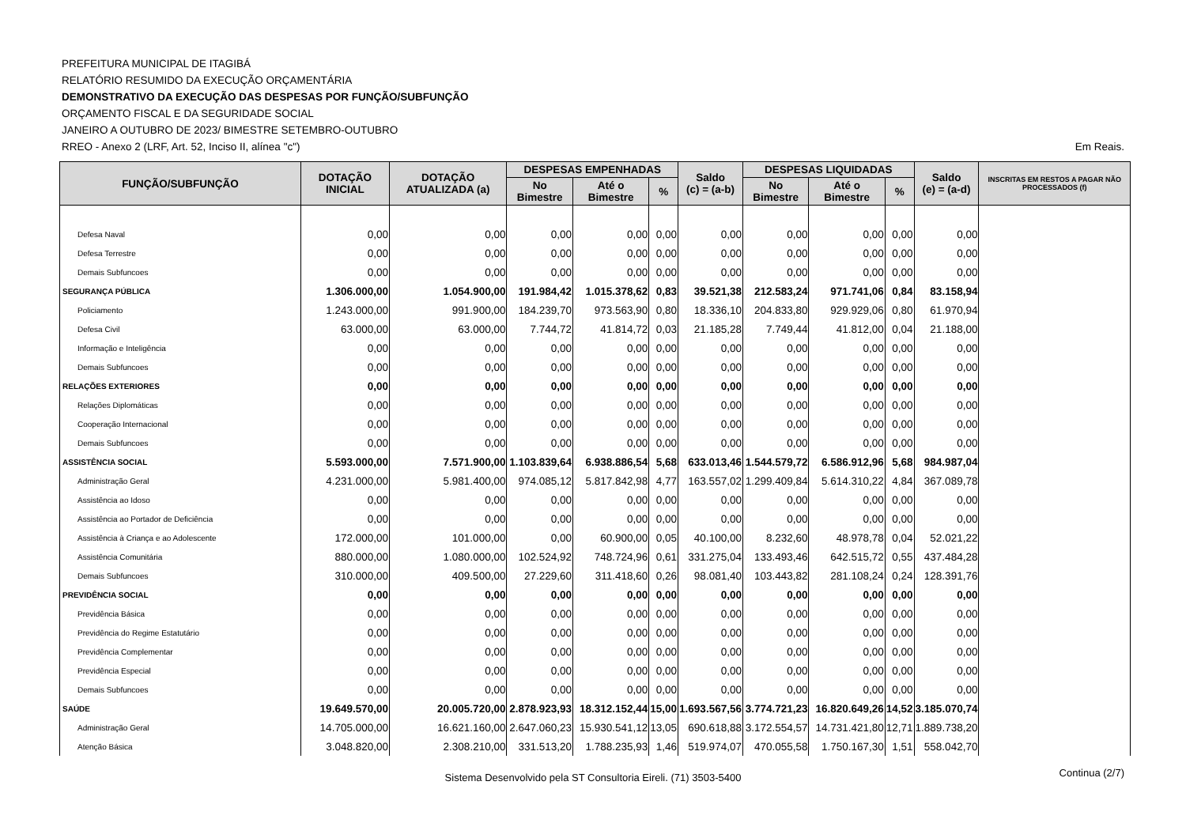PREFEITURA MUNICIPAL DE ITAGIBÁ
RELATÓRIO RESUMIDO DA EXECUÇÃO ORÇAMENTÁRIA
DEMONSTRATIVO DA EXECUÇÃO DAS DESPESAS POR FUNÇÃO/SUBFUNÇÃO
ORÇAMENTO FISCAL E DA SEGURIDADE SOCIAL
JANEIRO A OUTUBRO DE 2023/ BIMESTRE SETEMBRO-OUTUBRO
RREO - Anexo 2 (LRF, Art. 52, Inciso II, alínea "c")
Em Reais.
| FUNÇÃO/SUBFUNÇÃO | DOTAÇÃO INICIAL | DOTAÇÃO ATUALIZADA (a) | DESPESAS EMPENHADAS | | | Saldo (c) = (a-b) | DESPESAS LIQUIDADAS | | | Saldo (e) = (a-d) | INSCRITAS EM RESTOS A PAGAR NÃO PROCESSADOS (f) |
| --- | --- | --- | --- | --- | --- | --- | --- | --- | --- | --- | --- |
| | | | No Bimestre | Até o Bimestre | % | | No Bimestre | Até o Bimestre | % | | |
| Defesa Naval | 0,00 | 0,00 | 0,00 | 0,00 | 0,00 | 0,00 | 0,00 | 0,00 | 0,00 | 0,00 | |
| Defesa Terrestre | 0,00 | 0,00 | 0,00 | 0,00 | 0,00 | 0,00 | 0,00 | 0,00 | 0,00 | 0,00 | |
| Demais Subfuncoes | 0,00 | 0,00 | 0,00 | 0,00 | 0,00 | 0,00 | 0,00 | 0,00 | 0,00 | 0,00 | |
| SEGURANÇA PÚBLICA | 1.306.000,00 | 1.054.900,00 | 191.984,42 | 1.015.378,62 | 0,83 | 39.521,38 | 212.583,24 | 971.741,06 | 0,84 | 83.158,94 | |
| Policiamento | 1.243.000,00 | 991.900,00 | 184.239,70 | 973.563,90 | 0,80 | 18.336,10 | 204.833,80 | 929.929,06 | 0,80 | 61.970,94 | |
| Defesa Civil | 63.000,00 | 63.000,00 | 7.744,72 | 41.814,72 | 0,03 | 21.185,28 | 7.749,44 | 41.812,00 | 0,04 | 21.188,00 | |
| Informação e Inteligência | 0,00 | 0,00 | 0,00 | 0,00 | 0,00 | 0,00 | 0,00 | 0,00 | 0,00 | 0,00 | |
| Demais Subfuncoes | 0,00 | 0,00 | 0,00 | 0,00 | 0,00 | 0,00 | 0,00 | 0,00 | 0,00 | 0,00 | |
| RELAÇÕES EXTERIORES | 0,00 | 0,00 | 0,00 | 0,00 | 0,00 | 0,00 | 0,00 | 0,00 | 0,00 | 0,00 | |
| Relações Diplomáticas | 0,00 | 0,00 | 0,00 | 0,00 | 0,00 | 0,00 | 0,00 | 0,00 | 0,00 | 0,00 | |
| Cooperação Internacional | 0,00 | 0,00 | 0,00 | 0,00 | 0,00 | 0,00 | 0,00 | 0,00 | 0,00 | 0,00 | |
| Demais Subfuncoes | 0,00 | 0,00 | 0,00 | 0,00 | 0,00 | 0,00 | 0,00 | 0,00 | 0,00 | 0,00 | |
| ASSISTÊNCIA SOCIAL | 5.593.000,00 | 7.571.900,00 | 1.103.839,64 | 6.938.886,54 | 5,68 | 633.013,46 | 1.544.579,72 | 6.586.912,96 | 5,68 | 984.987,04 | |
| Administração Geral | 4.231.000,00 | 5.981.400,00 | 974.085,12 | 5.817.842,98 | 4,77 | 163.557,02 | 1.299.409,84 | 5.614.310,22 | 4,84 | 367.089,78 | |
| Assistência ao Idoso | 0,00 | 0,00 | 0,00 | 0,00 | 0,00 | 0,00 | 0,00 | 0,00 | 0,00 | 0,00 | |
| Assistência ao Portador de Deficiência | 0,00 | 0,00 | 0,00 | 0,00 | 0,00 | 0,00 | 0,00 | 0,00 | 0,00 | 0,00 | |
| Assistência à Criança e ao Adolescente | 172.000,00 | 101.000,00 | 0,00 | 60.900,00 | 0,05 | 40.100,00 | 8.232,60 | 48.978,78 | 0,04 | 52.021,22 | |
| Assistência Comunitária | 880.000,00 | 1.080.000,00 | 102.524,92 | 748.724,96 | 0,61 | 331.275,04 | 133.493,46 | 642.515,72 | 0,55 | 437.484,28 | |
| Demais Subfuncoes | 310.000,00 | 409.500,00 | 27.229,60 | 311.418,60 | 0,26 | 98.081,40 | 103.443,82 | 281.108,24 | 0,24 | 128.391,76 | |
| PREVIDÊNCIA SOCIAL | 0,00 | 0,00 | 0,00 | 0,00 | 0,00 | 0,00 | 0,00 | 0,00 | 0,00 | 0,00 | |
| Previdência Básica | 0,00 | 0,00 | 0,00 | 0,00 | 0,00 | 0,00 | 0,00 | 0,00 | 0,00 | 0,00 | |
| Previdência do Regime Estatutário | 0,00 | 0,00 | 0,00 | 0,00 | 0,00 | 0,00 | 0,00 | 0,00 | 0,00 | 0,00 | |
| Previdência Complementar | 0,00 | 0,00 | 0,00 | 0,00 | 0,00 | 0,00 | 0,00 | 0,00 | 0,00 | 0,00 | |
| Previdência Especial | 0,00 | 0,00 | 0,00 | 0,00 | 0,00 | 0,00 | 0,00 | 0,00 | 0,00 | 0,00 | |
| Demais Subfuncoes | 0,00 | 0,00 | 0,00 | 0,00 | 0,00 | 0,00 | 0,00 | 0,00 | 0,00 | 0,00 | |
| SAÚDE | 19.649.570,00 | 20.005.720,00 | 2.878.923,93 | 18.312.152,44 | 15,00 | 1.693.567,56 | 3.774.721,23 | 16.820.649,26 | 14,52 | 3.185.070,74 | |
| Administração Geral | 14.705.000,00 | 16.621.160,00 | 2.647.060,23 | 15.930.541,12 | 13,05 | 690.618,88 | 3.172.554,57 | 14.731.421,80 | 12,71 | 1.889.738,20 | |
| Atenção Básica | 3.048.820,00 | 2.308.210,00 | 331.513,20 | 1.788.235,93 | 1,46 | 519.974,07 | 470.055,58 | 1.750.167,30 | 1,51 | 558.042,70 | |
Sistema Desenvolvido pela ST Consultoria Eireli. (71) 3503-5400 Continua (2/7)